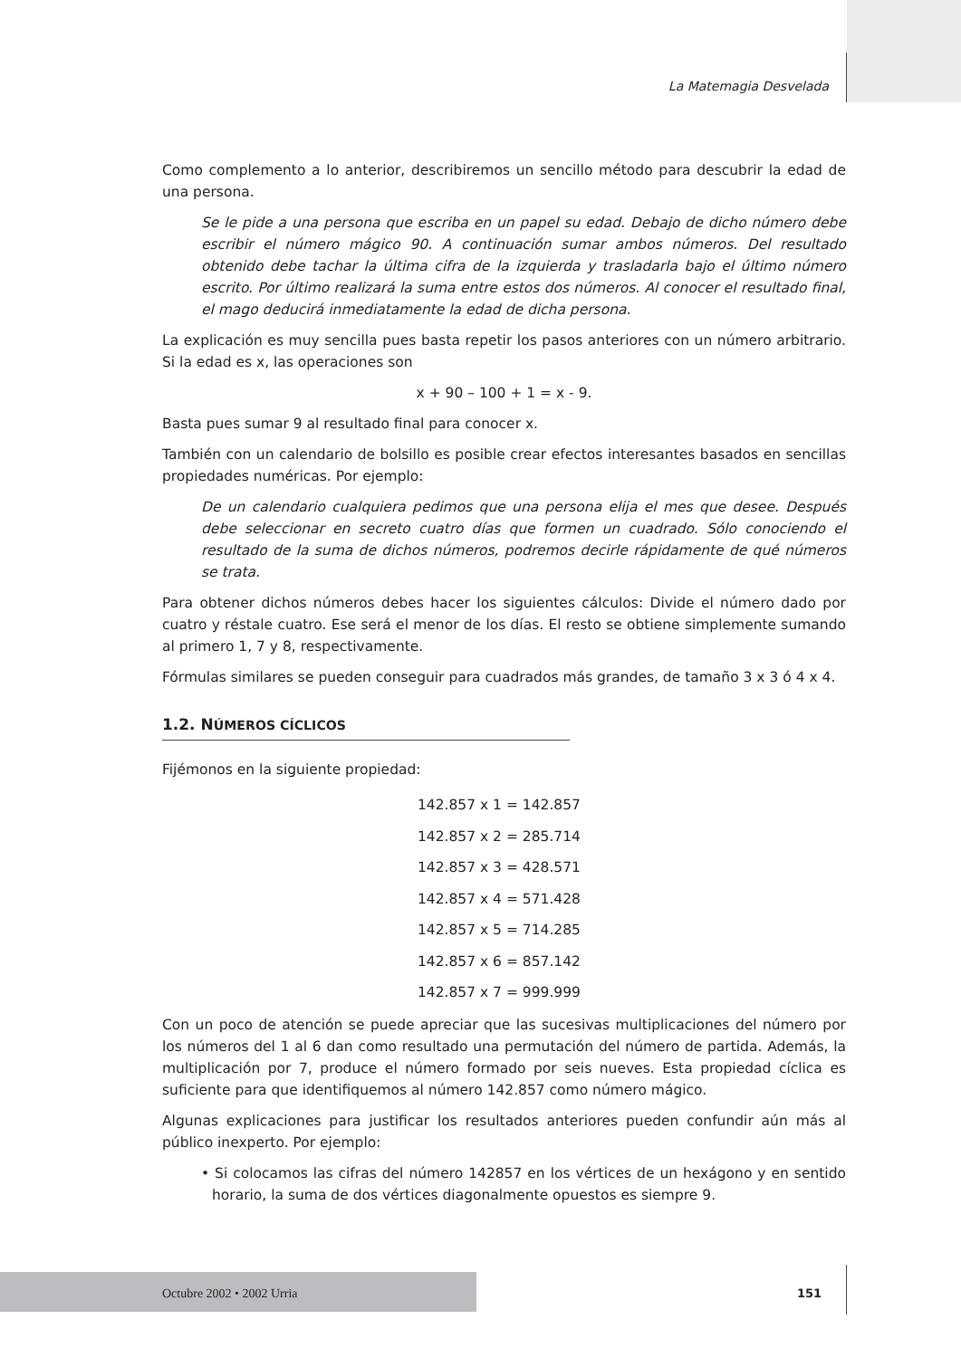La Matemagia Desvelada
Como complemento a lo anterior, describiremos un sencillo método para descubrir la edad de una persona.
Se le pide a una persona que escriba en un papel su edad. Debajo de dicho número debe escribir el número mágico 90. A continuación sumar ambos números. Del resultado obtenido debe tachar la última cifra de la izquierda y trasladarla bajo el último número escrito. Por último realizará la suma entre estos dos números. Al conocer el resultado final, el mago deducirá inmediatamente la edad de dicha persona.
La explicación es muy sencilla pues basta repetir los pasos anteriores con un número arbitrario. Si la edad es x, las operaciones son
x + 90 – 100 + 1 = x - 9.
Basta pues sumar 9 al resultado final para conocer x.
También con un calendario de bolsillo es posible crear efectos interesantes basados en sencillas propiedades numéricas. Por ejemplo:
De un calendario cualquiera pedimos que una persona elija el mes que desee. Después debe seleccionar en secreto cuatro días que formen un cuadrado. Sólo conociendo el resultado de la suma de dichos números, podremos decirle rápidamente de qué números se trata.
Para obtener dichos números debes hacer los siguientes cálculos: Divide el número dado por cuatro y réstale cuatro. Ese será el menor de los días. El resto se obtiene simplemente sumando al primero 1, 7 y 8, respectivamente.
Fórmulas similares se pueden conseguir para cuadrados más grandes, de tamaño 3 x 3 ó 4 x 4.
1.2. NÚMEROS CÍCLICOS
Fijémonos en la siguiente propiedad:
142.857 x 1 = 142.857
142.857 x 2 = 285.714
142.857 x 3 = 428.571
142.857 x 4 = 571.428
142.857 x 5 = 714.285
142.857 x 6 = 857.142
142.857 x 7 = 999.999
Con un poco de atención se puede apreciar que las sucesivas multiplicaciones del número por los números del 1 al 6 dan como resultado una permutación del número de partida. Además, la multiplicación por 7, produce el número formado por seis nueves. Esta propiedad cíclica es suficiente para que identifiquemos al número 142.857 como número mágico.
Algunas explicaciones para justificar los resultados anteriores pueden confundir aún más al público inexperto. Por ejemplo:
• Si colocamos las cifras del número 142857 en los vértices de un hexágono y en sentido horario, la suma de dos vértices diagonalmente opuestos es siempre 9.
Octubre 2002 • 2002 Urria 151